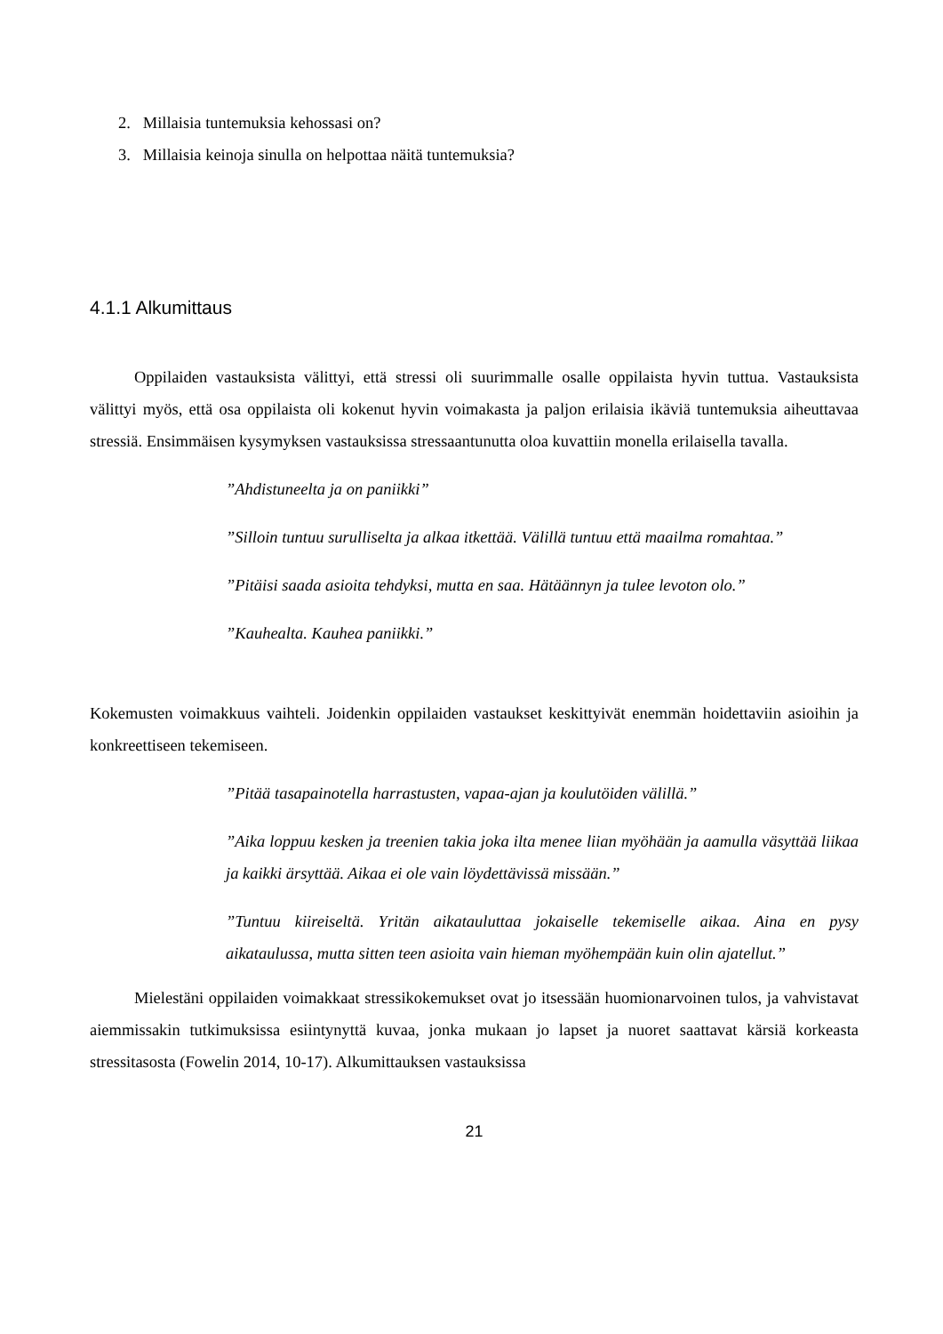2. Millaisia tuntemuksia kehossasi on?
3. Millaisia keinoja sinulla on helpottaa näitä tuntemuksia?
4.1.1 Alkumittaus
Oppilaiden vastauksista välittyi, että stressi oli suurimmalle osalle oppilaista hyvin tuttua. Vastauksista välittyi myös, että osa oppilaista oli kokenut hyvin voimakasta ja paljon erilaisia ikäviä tuntemuksia aiheuttavaa stressiä. Ensimmäisen kysymyksen vastauksissa stressaantunutta oloa kuvattiin monella erilaisella tavalla.
”Ahdistuneelta ja on paniikki”
”Silloin tuntuu surulliselta ja alkaa itkettää. Välillä tuntuu että maailma romahtaa.”
”Pitäisi saada asioita tehdyksi, mutta en saa. Hätäännyn ja tulee levoton olo.”
”Kauhealta. Kauhea paniikki.”
Kokemusten voimakkuus vaihteli. Joidenkin oppilaiden vastaukset keskittyivät enemmän hoidettaviin asioihin ja konkreettiseen tekemiseen.
”Pitää tasapainotella harrastusten, vapaa-ajan ja koulutöiden välillä.”
”Aika loppuu kesken ja treenien takia joka ilta menee liian myöhään ja aamulla väsyttää liikaa ja kaikki ärsyttää. Aikaa ei ole vain löydettävissä missään.”
”Tuntuu kiireiseltä. Yritän aikatauluttaa jokaiselle tekemiselle aikaa. Aina en pysy aikataulussa, mutta sitten teen asioita vain hieman myöhempään kuin olin ajatellut.”
Mielestäni oppilaiden voimakkaat stressikokemukset ovat jo itsessään huomionarvoinen tulos, ja vahvistavat aiemmissakin tutkimuksissa esiintynyttä kuvaa, jonka mukaan jo lapset ja nuoret saattavat kärsiä korkeasta stressitasosta (Fowelin 2014, 10-17). Alkumittauksen vastauksissa
21